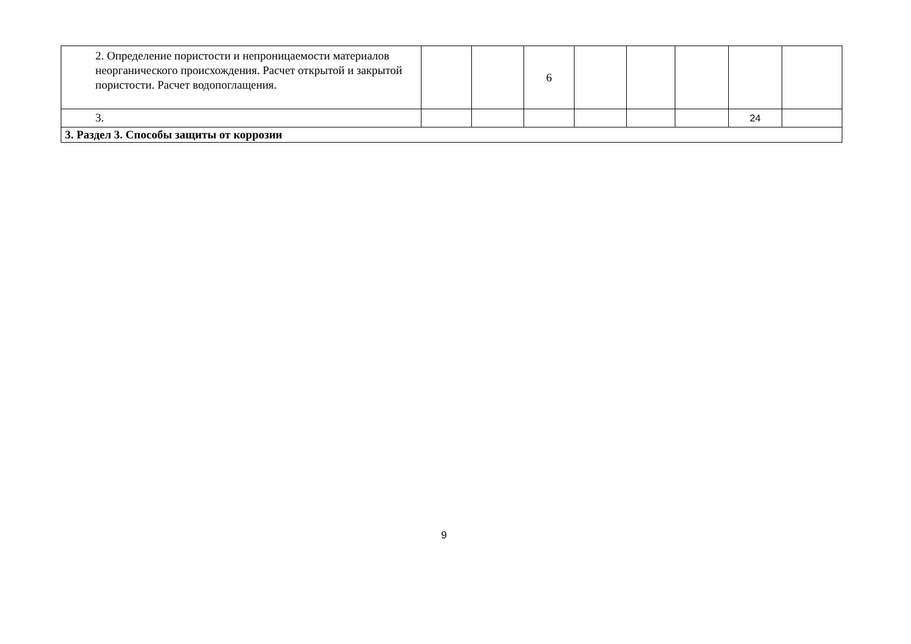| 2. Определение пористости и непроницаемости материалов неорганического происхождения. Расчет открытой и закрытой пористости. Расчет водопоглащения. | | | 6 | | | | | |
| 3. | | | | | | | 24 | |
| 3. Раздел 3. Способы защиты от коррозии | | | | | | | | |
9